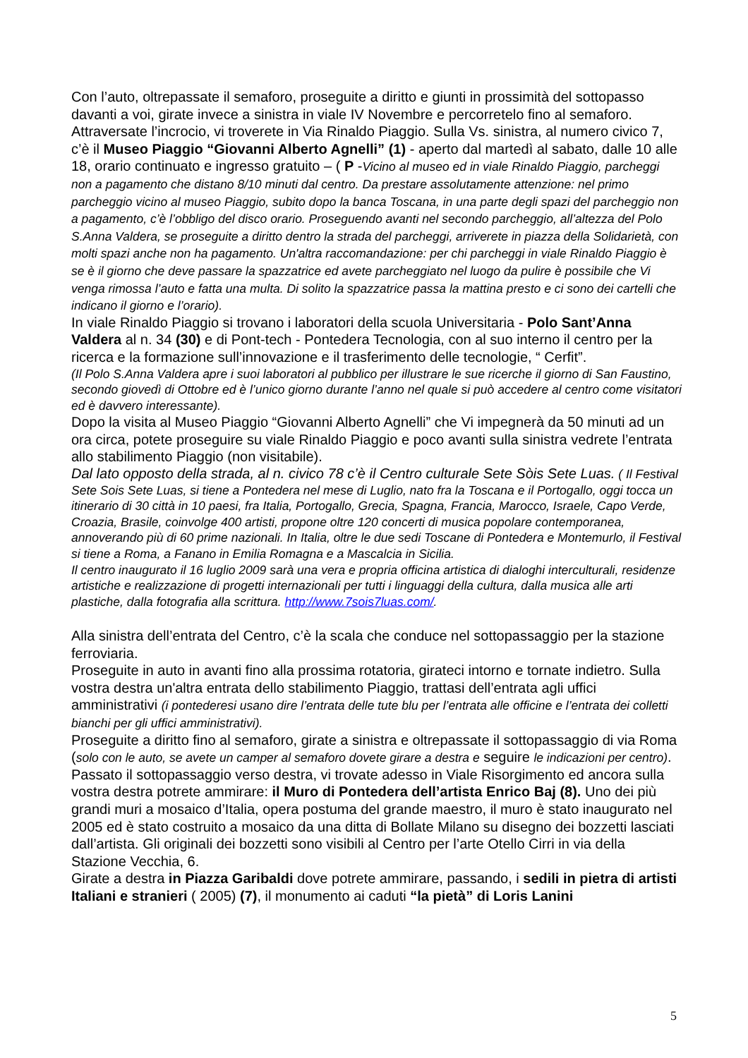Con l’auto, oltrepassate il semaforo, proseguite a diritto e giunti in prossimità del sottopasso davanti a voi, girate invece a sinistra in viale IV Novembre e percorretelo fino al semaforo.
Attraversate l’incrocio, vi troverete in Via Rinaldo Piaggio. Sulla Vs. sinistra, al numero civico 7, c’è il Museo Piaggio “Giovanni Alberto Agnelli” (1) - aperto dal martedì al sabato, dalle 10 alle 18, orario continuato e ingresso gratuito – ( P -Vicino al museo ed in viale Rinaldo Piaggio, parcheggi non a pagamento che distano 8/10 minuti dal centro. Da prestare assolutamente attenzione: nel primo parcheggio vicino al museo Piaggio, subito dopo la banca Toscana, in una parte degli spazi del parcheggio non a pagamento, c’è l’obbligo del disco orario. Proseguendo avanti nel secondo parcheggio, all’altezza del Polo S.Anna Valdera, se proseguite a diritto dentro la strada del parcheggi, arriverete in piazza della Solidarietà, con molti spazi anche non ha pagamento. Un'altra raccomandazione: per chi parcheggi in viale Rinaldo Piaggio è se è il giorno che deve passare la spazzatrice ed avete parcheggiato nel luogo da pulire è possibile che Vi venga rimossa l’auto e fatta una multa. Di solito la spazzatrice passa la mattina presto e ci sono dei cartelli che indicano il giorno e l’orario).
In viale Rinaldo Piaggio si trovano i laboratori della scuola Universitaria - Polo Sant’Anna Valdera al n. 34 (30) e di Pont-tech - Pontedera Tecnologia, con al suo interno il centro per la ricerca e la formazione sull’innovazione e il trasferimento delle tecnologie, “ Cerfit”.
(Il Polo S.Anna Valdera apre i suoi laboratori al pubblico per illustrare le sue ricerche il giorno di San Faustino, secondo giovedì di Ottobre ed è l’unico giorno durante l’anno nel quale si può accedere al centro come visitatori ed è davvero interessante).
Dopo la visita al Museo Piaggio “Giovanni Alberto Agnelli” che Vi impegnerà da 50 minuti ad un ora circa, potete proseguire su viale Rinaldo Piaggio e poco avanti sulla sinistra vedrete l’entrata allo stabilimento Piaggio (non visitabile).
Dal lato opposto della strada, al n. civico 78 c’è il Centro culturale Sete Sòis Sete Luas. ( Il Festival Sete Sois Sete Luas, si tiene a Pontedera nel mese di Luglio, nato fra la Toscana e il Portogallo, oggi tocca un itinerario di 30 città in 10 paesi, fra Italia, Portogallo, Grecia, Spagna, Francia, Marocco, Israele, Capo Verde, Croazia, Brasile, coinvolge 400 artisti, propone oltre 120 concerti di musica popolare contemporanea, annoverando più di 60 prime nazionali. In Italia, oltre le due sedi Toscane di Pontedera e Montemurlo, il Festival si tiene a Roma, a Fanano in Emilia Romagna e a Mascalcia in Sicilia.
Il centro inaugurato il 16 luglio 2009 sarà una vera e propria officina artistica di dialoghi interculturali, residenze artistiche e realizzazione di progetti internazionali per tutti i linguaggi della cultura, dalla musica alle arti plastiche, dalla fotografia alla scrittura. http://www.7sois7luas.com/.
Alla sinistra dell’entrata del Centro, c’è la scala che conduce nel sottopassaggio per la stazione ferroviaria.
Proseguite in auto in avanti fino alla prossima rotatoria, girateci intorno e tornate indietro. Sulla vostra destra un'altra entrata dello stabilimento Piaggio, trattasi dell’entrata agli uffici amministrativi (i pontederesi usano dire l’entrata delle tute blu per l’entrata alle officine e l’entrata dei colletti bianchi per gli uffici amministrativi).
Proseguite a diritto fino al semaforo, girate a sinistra e oltrepassate il sottopassaggio di via Roma (solo con le auto, se avete un camper al semaforo dovete girare a destra e seguire le indicazioni per centro).
Passato il sottopassaggio verso destra, vi trovate adesso in Viale Risorgimento ed ancora sulla vostra destra potrete ammirare: il Muro di Pontedera dell’artista Enrico Baj (8). Uno dei più grandi muri a mosaico d’Italia, opera postuma del grande maestro, il muro è stato inaugurato nel 2005 ed è stato costruito a mosaico da una ditta di Bollate Milano su disegno dei bozzetti lasciati dall’artista. Gli originali dei bozzetti sono visibili al Centro per l’arte Otello Cirri in via della Stazione Vecchia, 6.
Girate a destra in Piazza Garibaldi dove potrete ammirare, passando, i sedili in pietra di artisti Italiani e stranieri ( 2005) (7), il monumento ai caduti “la pietà” di Loris Lanini
5